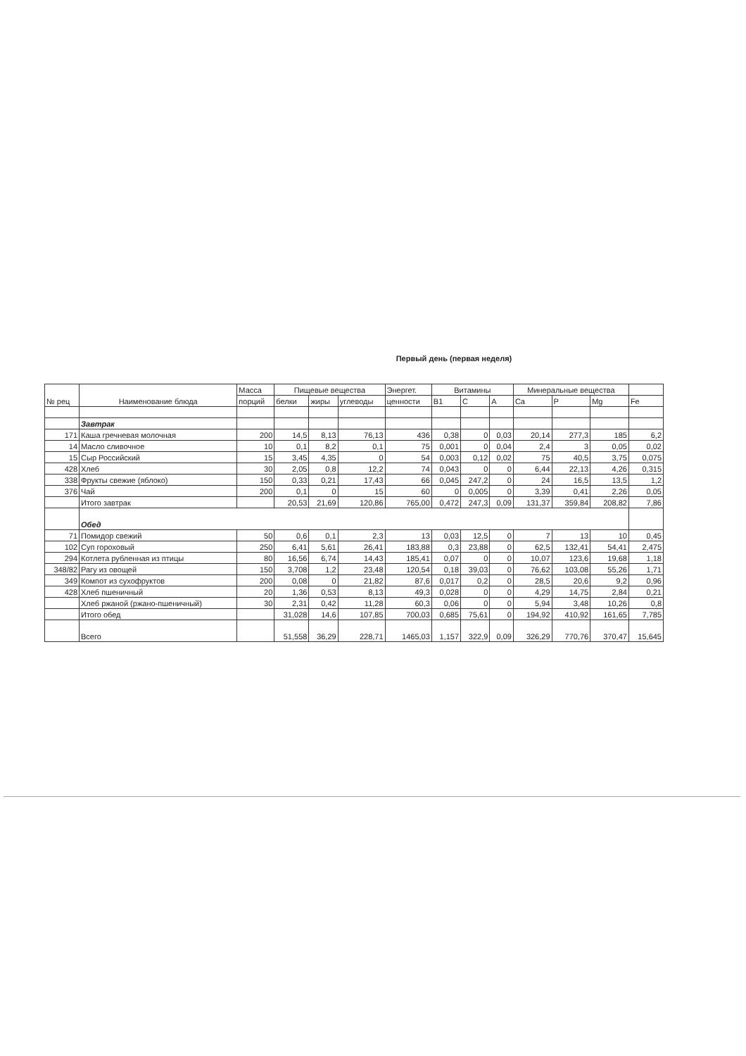Первый день (первая неделя)
| № рец | Наименование блюда | Масса | Пищевые вещества | | | Энергет. | Витамины | | | Минеральные вещества | | | |
| --- | --- | --- | --- | --- | --- | --- | --- | --- | --- | --- | --- | --- | --- |
| | | порций | белки | жиры | углеводы | ценности | B1 | C | A | Ca | P | Mg | Fe |
| | Завтрак | | | | | | | | | | | | |
| 171 | Каша гречневая молочная | 200 | 14,5 | 8,13 | 76,13 | 436 | 0,38 | 0 | 0,03 | 20,14 | 277,3 | 185 | 6,2 |
| 14 | Масло сливочное | 10 | 0,1 | 8,2 | 0,1 | 75 | 0,001 | 0 | 0,04 | 2,4 | 3 | 0,05 | 0,02 |
| 15 | Сыр Российский | 15 | 3,45 | 4,35 | 0 | 54 | 0,003 | 0,12 | 0,02 | 75 | 40,5 | 3,75 | 0,075 |
| 428 | Хлеб | 30 | 2,05 | 0,8 | 12,2 | 74 | 0,043 | 0 | 0 | 6,44 | 22,13 | 4,26 | 0,315 |
| 338 | Фрукты свежие (яблоко) | 150 | 0,33 | 0,21 | 17,43 | 66 | 0,045 | 247,2 | 0 | 24 | 16,5 | 13,5 | 1,2 |
| 376 | Чай | 200 | 0,1 | 0 | 15 | 60 | 0 | 0,005 | 0 | 3,39 | 0,41 | 2,26 | 0,05 |
| | Итого завтрак | | 20,53 | 21,69 | 120,86 | 765,00 | 0,472 | 247,3 | 0,09 | 131,37 | 359,84 | 208,82 | 7,86 |
| | Обед | | | | | | | | | | | | |
| 71 | Помидор свежий | 50 | 0,6 | 0,1 | 2,3 | 13 | 0,03 | 12,5 | 0 | 7 | 13 | 10 | 0,45 |
| 102 | Суп гороховый | 250 | 6,41 | 5,61 | 26,41 | 183,88 | 0,3 | 23,88 | 0 | 62,5 | 132,41 | 54,41 | 2,475 |
| 294 | Котлета рубленная из птицы | 80 | 16,56 | 6,74 | 14,43 | 185,41 | 0,07 | 0 | 0 | 10,07 | 123,6 | 19,68 | 1,18 |
| 348/82 | Рагу из овощей | 150 | 3,708 | 1,2 | 23,48 | 120,54 | 0,18 | 39,03 | 0 | 76,62 | 103,08 | 55,26 | 1,71 |
| 349 | Компот из сухофруктов | 200 | 0,08 | 0 | 21,82 | 87,6 | 0,017 | 0,2 | 0 | 28,5 | 20,6 | 9,2 | 0,96 |
| 428 | Хлеб пшеничный | 20 | 1,36 | 0,53 | 8,13 | 49,3 | 0,028 | 0 | 0 | 4,29 | 14,75 | 2,84 | 0,21 |
| | Хлеб ржаной (ржано-пшеничный) | 30 | 2,31 | 0,42 | 11,28 | 60,3 | 0,06 | 0 | 0 | 5,94 | 3,48 | 10,26 | 0,8 |
| | Итого обед | | 31,028 | 14,6 | 107,85 | 700,03 | 0,685 | 75,61 | 0 | 194,92 | 410,92 | 161,65 | 7,785 |
| | Всего | | 51,558 | 36,29 | 228,71 | 1465,03 | 1,157 | 322,9 | 0,09 | 326,29 | 770,76 | 370,47 | 15,645 |